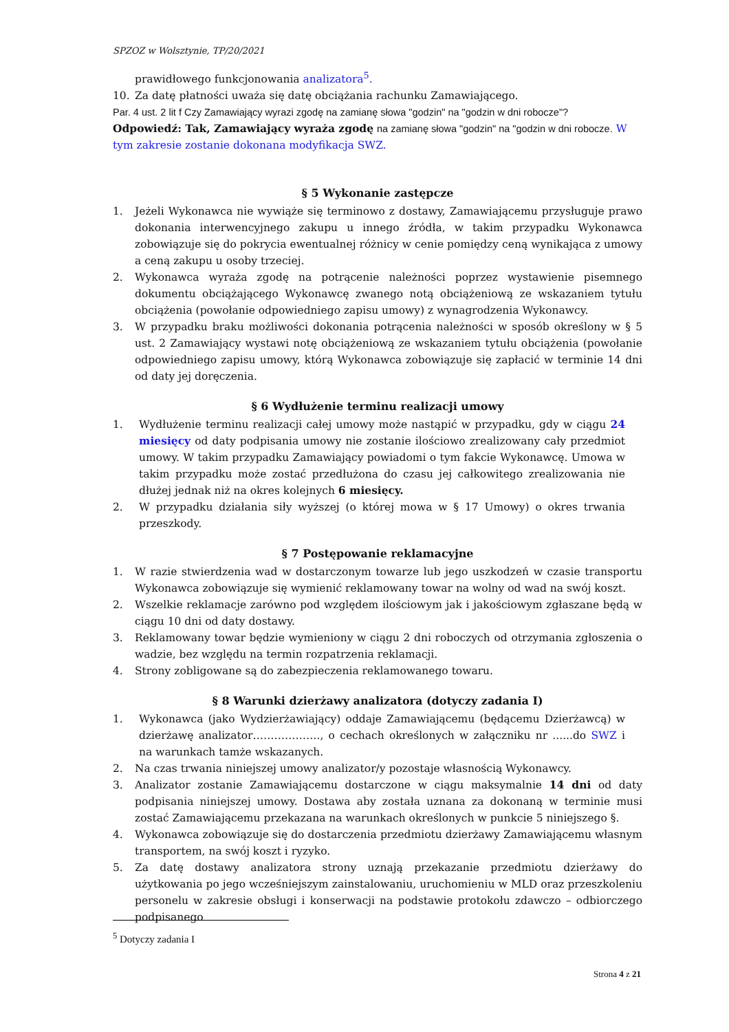SPZOZ w Wolsztynie, TP/20/2021
prawidłowego funkcjonowania analizatora<sup>5</sup>.
10. Za datę płatności uważa się datę obciążania rachunku Zamawiającego.
Par. 4 ust. 2 lit f Czy Zamawiający wyrazi zgodę na zamianę słowa "godzin" na "godzin w dni robocze"?
Odpowiedź: Tak, Zamawiający wyraża zgodę na zamianę słowa "godzin" na "godzin w dni robocze. W tym zakresie zostanie dokonana modyfikacja SWZ.
§ 5 Wykonanie zastępcze
1. Jeżeli Wykonawca nie wywiąże się terminowo z dostawy, Zamawiającemu przysługuje prawo dokonania interwencyjnego zakupu u innego źródła, w takim przypadku Wykonawca zobowiązuje się do pokrycia ewentualnej różnicy w cenie pomiędzy ceną wynikająca z umowy a ceną zakupu u osoby trzeciej.
2. Wykonawca wyraża zgodę na potrącenie należności poprzez wystawienie pisemnego dokumentu obciążającego Wykonawcę zwanego notą obciążeniową ze wskazaniem tytułu obciążenia (powołanie odpowiedniego zapisu umowy) z wynagrodzenia Wykonawcy.
3. W przypadku braku możliwości dokonania potrącenia należności w sposób określony w § 5 ust. 2 Zamawiający wystawi notę obciążeniową ze wskazaniem tytułu obciążenia (powołanie odpowiedniego zapisu umowy, którą Wykonawca zobowiązuje się zapłacić w terminie 14 dni od daty jej doręczenia.
§ 6 Wydłużenie terminu realizacji umowy
1. Wydłużenie terminu realizacji całej umowy może nastąpić w przypadku, gdy w ciągu 24 miesięcy od daty podpisania umowy nie zostanie ilościowo zrealizowany cały przedmiot umowy. W takim przypadku Zamawiający powiadomi o tym fakcie Wykonawcę. Umowa w takim przypadku może zostać przedłużona do czasu jej całkowitego zrealizowania nie dłużej jednak niż na okres kolejnych 6 miesięcy.
2. W przypadku działania siły wyższej (o której mowa w § 17 Umowy) o okres trwania przeszkody.
§ 7 Postępowanie reklamacyjne
1. W razie stwierdzenia wad w dostarczonym towarze lub jego uszkodzeń w czasie transportu Wykonawca zobowiązuje się wymienić reklamowany towar na wolny od wad na swój koszt.
2. Wszelkie reklamacje zarówno pod względem ilościowym jak i jakościowym zgłaszane będą w ciągu 10 dni od daty dostawy.
3. Reklamowany towar będzie wymieniony w ciągu 2 dni roboczych od otrzymania zgłoszenia o wadzie, bez względu na termin rozpatrzenia reklamacji.
4. Strony zobligowane są do zabezpieczenia reklamowanego towaru.
§ 8 Warunki dzierżawy analizatora (dotyczy zadania I)
1. Wykonawca (jako Wydzierżawiający) oddaje Zamawiającemu (będącemu Dzierżawcą) w dzierżawę analizator………………., o cechach określonych w załączniku nr ......do SWZ i na warunkach tamże wskazanych.
2. Na czas trwania niniejszej umowy analizator/y pozostaje własnością Wykonawcy.
3. Analizator zostanie Zamawiającemu dostarczone w ciągu maksymalnie 14 dni od daty podpisania niniejszej umowy. Dostawa aby została uznana za dokonaną w terminie musi zostać Zamawiającemu przekazana na warunkach określonych w punkcie 5 niniejszego §.
4. Wykonawca zobowiązuje się do dostarczenia przedmiotu dzierżawy Zamawiającemu własnym transportem, na swój koszt i ryzyko.
5. Za datę dostawy analizatora strony uznają przekazanie przedmiotu dzierżawy do użytkowania po jego wcześniejszym zainstalowaniu, uruchomieniu w MLD oraz przeszkoleniu personelu w zakresie obsługi i konserwacji na podstawie protokołu zdawczo – odbiorczego podpisanego
<sup>5</sup> Dotyczy zadania I
Strona 4 z 21